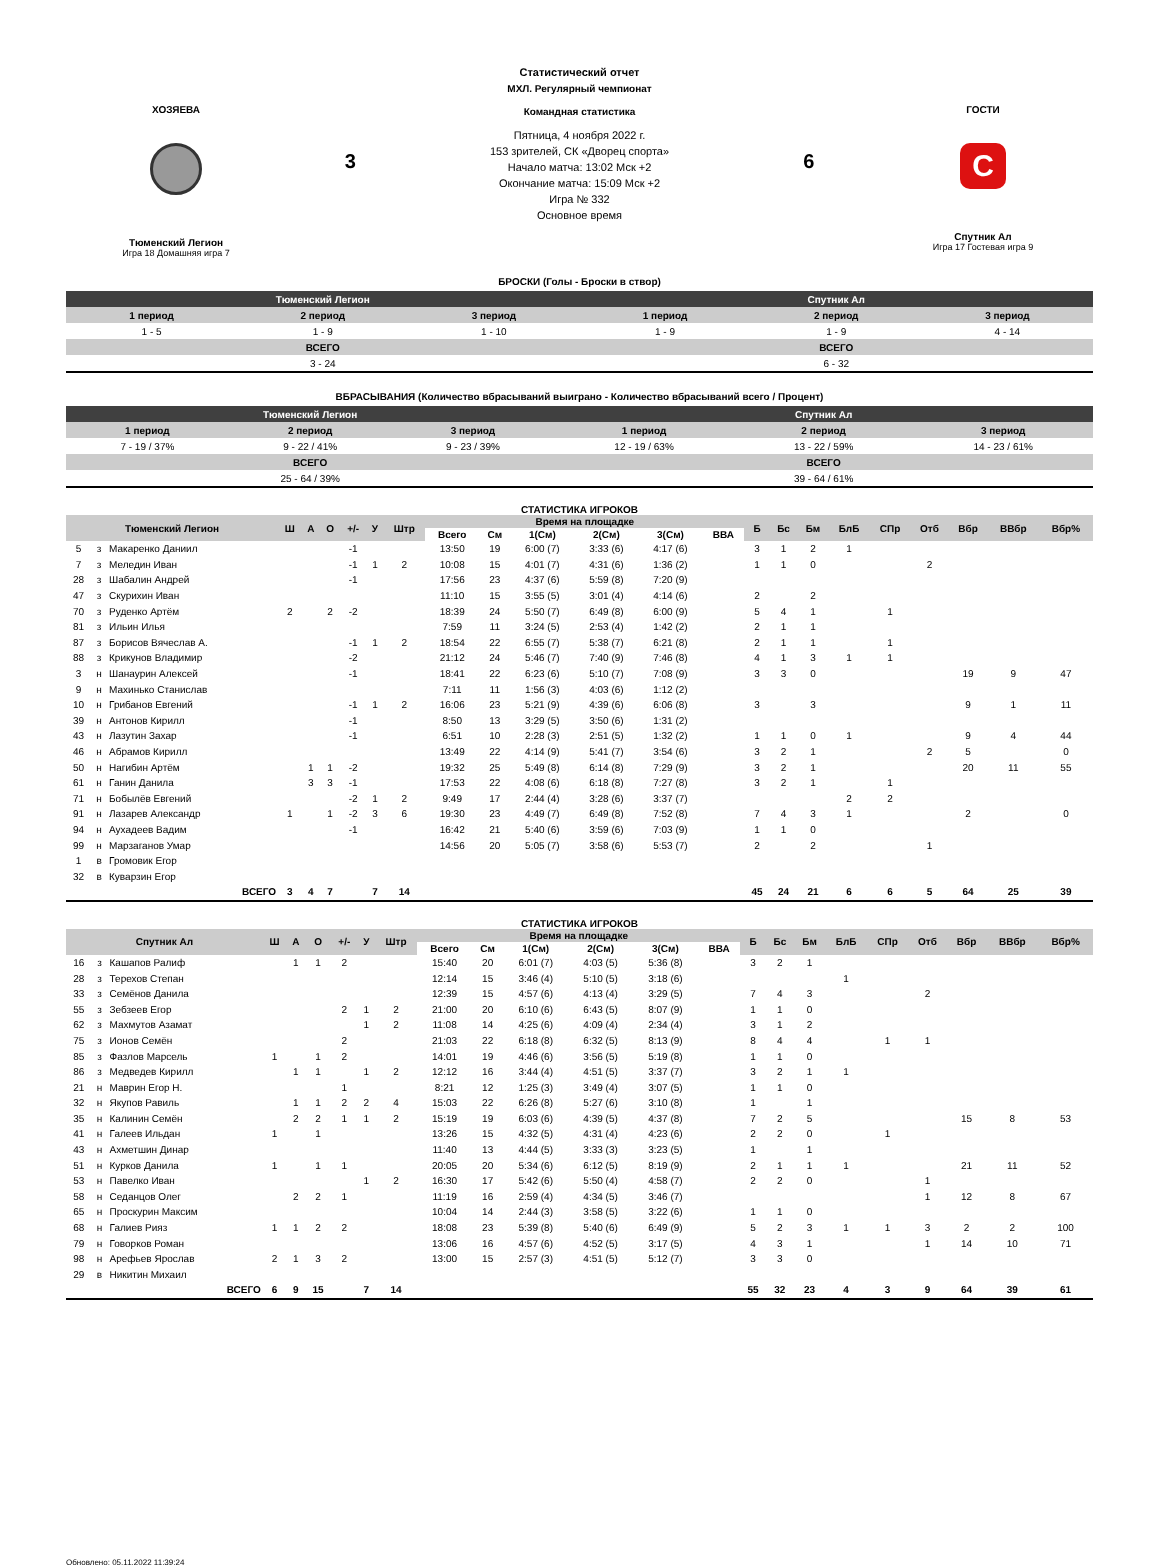ХОЗЯЕВА
Тюменский Легион
Игра 18 Домашняя игра 7
3
Статистический отчет
МХЛ. Регулярный чемпионат
Командная статистика
Пятница, 4 ноября 2022 г.
153 зрителей, СК «Дворец спорта»
Начало матча: 13:02 Мск +2
Окончание матча: 15:09 Мск +2
Игра № 332
Основное время
6
ГОСТИ
C
Спутник Ал
Игра 17 Гостевая игра 9
БРОСКИ (Голы - Броски в створ)
| Тюменский Легион | | | Спутник Ал | | |
| 1 период | 2 период | 3 период | 1 период | 2 период | 3 период |
| 1 - 5 | 1 - 9 | 1 - 10 | 1 - 9 | 1 - 9 | 4 - 14 |
| ВСЕГО | | | ВСЕГО | | |
| 3 - 24 | | | 6 - 32 | | |
ВБРАСЫВАНИЯ (Количество вбрасываний выиграно - Количество вбрасываний всего / Процент)
| Тюменский Легион | | | Спутник Ал | | |
| 1 период | 2 период | 3 период | 1 период | 2 период | 3 период |
| 7 - 19 / 37% | 9 - 22 / 41% | 9 - 23 / 39% | 12 - 19 / 63% | 13 - 22 / 59% | 14 - 23 / 61% |
| ВСЕГО | | | ВСЕГО | | |
| 25 - 64 / 39% | | | 39 - 64 / 61% | | |
СТАТИСТИКА ИГРОКОВ
| Тюменский Легион | | | Ш | А | О | +/- | У | Штр | Время на площадке | | | | | | Б | Бс | Бм | БлБ | СПр | Отб | Вбр | ВВбр | Вбр% |
| --- | --- | --- | --- | --- | --- | --- | --- | --- | --- | --- | --- | --- | --- | --- | --- | --- | --- | --- | --- | --- | --- | --- | --- |
| | | | | | | | | | Всего | См | 1(См) | 2(См) | 3(См) | ВВА | | | | | | | | | |
| 5 | з | Макаренко Даниил | | | | -1 | | | 13:50 | 19 | 6:00 (7) | 3:33 (6) | 4:17 (6) | | 3 | 1 | 2 | 1 | | | | | |
| 7 | з | Меледин Иван | | | | -1 | 1 | 2 | 10:08 | 15 | 4:01 (7) | 4:31 (6) | 1:36 (2) | | 1 | 1 | 0 | | | 2 | | | |
| 28 | з | Шабалин Андрей | | | | -1 | | | 17:56 | 23 | 4:37 (6) | 5:59 (8) | 7:20 (9) | | | | | | | | | | |
| 47 | з | Скурихин Иван | | | | | | | 11:10 | 15 | 3:55 (5) | 3:01 (4) | 4:14 (6) | | 2 | | 2 | | | | | | |
| 70 | з | Руденко Артём | 2 | | 2 | -2 | | | 18:39 | 24 | 5:50 (7) | 6:49 (8) | 6:00 (9) | | 5 | 4 | 1 | | 1 | | | | |
| 81 | з | Ильин Илья | | | | | | | 7:59 | 11 | 3:24 (5) | 2:53 (4) | 1:42 (2) | | 2 | 1 | 1 | | | | | | |
| 87 | з | Борисов Вячеслав А. | | | | -1 | 1 | 2 | 18:54 | 22 | 6:55 (7) | 5:38 (7) | 6:21 (8) | | 2 | 1 | 1 | | 1 | | | | |
| 88 | з | Крикунов Владимир | | | | -2 | | | 21:12 | 24 | 5:46 (7) | 7:40 (9) | 7:46 (8) | | 4 | 1 | 3 | 1 | 1 | | | | |
| 3 | н | Шанаурин Алексей | | | | -1 | | | 18:41 | 22 | 6:23 (6) | 5:10 (7) | 7:08 (9) | | 3 | 3 | 0 | | | | 19 | 9 | 47 |
| 9 | н | Махинько Станислав | | | | | | | 7:11 | 11 | 1:56 (3) | 4:03 (6) | 1:12 (2) | | | | | | | | | | |
| 10 | н | Грибанов Евгений | | | | -1 | 1 | 2 | 16:06 | 23 | 5:21 (9) | 4:39 (6) | 6:06 (8) | | 3 | | 3 | | | | 9 | 1 | 11 |
| 39 | н | Антонов Кирилл | | | | -1 | | | 8:50 | 13 | 3:29 (5) | 3:50 (6) | 1:31 (2) | | | | | | | | | | |
| 43 | н | Лазутин Захар | | | | -1 | | | 6:51 | 10 | 2:28 (3) | 2:51 (5) | 1:32 (2) | | 1 | 1 | 0 | 1 | | | 9 | 4 | 44 |
| 46 | н | Абрамов Кирилл | | | | | | | 13:49 | 22 | 4:14 (9) | 5:41 (7) | 3:54 (6) | | 3 | 2 | 1 | | | 2 | 5 | | 0 |
| 50 | н | Нагибин Артём | | 1 | 1 | -2 | | | 19:32 | 25 | 5:49 (8) | 6:14 (8) | 7:29 (9) | | 3 | 2 | 1 | | | | 20 | 11 | 55 |
| 61 | н | Ганин Данила | | 3 | 3 | -1 | | | 17:53 | 22 | 4:08 (6) | 6:18 (8) | 7:27 (8) | | 3 | 2 | 1 | | 1 | | | | |
| 71 | н | Бобылёв Евгений | | | | -2 | 1 | 2 | 9:49 | 17 | 2:44 (4) | 3:28 (6) | 3:37 (7) | | | | | 2 | 2 | | | | |
| 91 | н | Лазарев Александр | 1 | | 1 | -2 | 3 | 6 | 19:30 | 23 | 4:49 (7) | 6:49 (8) | 7:52 (8) | | 7 | 4 | 3 | 1 | | | 2 | | 0 |
| 94 | н | Аухадеев Вадим | | | | -1 | | | 16:42 | 21 | 5:40 (6) | 3:59 (6) | 7:03 (9) | | 1 | 1 | 0 | | | | | | |
| 99 | н | Марзаганов Умар | | | | | | | 14:56 | 20 | 5:05 (7) | 3:58 (6) | 5:53 (7) | | 2 | | 2 | | | 1 | | | |
| 1 | в | Громовик Егор | | | | | | | | | | | | | | | | | | | | | |
| 32 | в | Куварзин Егор | | | | | | | | | | | | | | | | | | | | | |
| | | ВСЕГО | 3 | 4 | 7 | | 7 | 14 | | | | | | | 45 | 24 | 21 | 6 | 6 | 5 | 64 | 25 | 39 |
СТАТИСТИКА ИГРОКОВ
| Спутник Ал | | | Ш | А | О | +/- | У | Штр | Время на площадке | | | | | | Б | Бс | Бм | БлБ | СПр | Отб | Вбр | ВВбр | Вбр% |
| --- | --- | --- | --- | --- | --- | --- | --- | --- | --- | --- | --- | --- | --- | --- | --- | --- | --- | --- | --- | --- | --- | --- | --- |
| | | | | | | | | | Всего | См | 1(См) | 2(См) | 3(См) | ВВА | | | | | | | | | |
| 16 | з | Кашапов Ралиф | | 1 | 1 | 2 | | | 15:40 | 20 | 6:01 (7) | 4:03 (5) | 5:36 (8) | | 3 | 2 | 1 | | | | | | |
| 28 | з | Терехов Степан | | | | | | | 12:14 | 15 | 3:46 (4) | 5:10 (5) | 3:18 (6) | | | | | 1 | | | | | |
| 33 | з | Семёнов Данила | | | | | | | 12:39 | 15 | 4:57 (6) | 4:13 (4) | 3:29 (5) | | 7 | 4 | 3 | | | 2 | | | |
| 55 | з | Зебзеев Егор | | | | 2 | 1 | 2 | 21:00 | 20 | 6:10 (6) | 6:43 (5) | 8:07 (9) | | 1 | 1 | 0 | | | | | | |
| 62 | з | Махмутов Азамат | | | | | 1 | 2 | 11:08 | 14 | 4:25 (6) | 4:09 (4) | 2:34 (4) | | 3 | 1 | 2 | | | | | | |
| 75 | з | Ионов Семён | | | | 2 | | | 21:03 | 22 | 6:18 (8) | 6:32 (5) | 8:13 (9) | | 8 | 4 | 4 | | 1 | 1 | | | |
| 85 | з | Фазлов Марсель | 1 | | 1 | 2 | | | 14:01 | 19 | 4:46 (6) | 3:56 (5) | 5:19 (8) | | 1 | 1 | 0 | | | | | | |
| 86 | з | Медведев Кирилл | | 1 | 1 | | 1 | 2 | 12:12 | 16 | 3:44 (4) | 4:51 (5) | 3:37 (7) | | 3 | 2 | 1 | 1 | | | | | |
| 21 | н | Маврин Егор Н. | | | | 1 | | | 8:21 | 12 | 1:25 (3) | 3:49 (4) | 3:07 (5) | | 1 | 1 | 0 | | | | | | |
| 32 | н | Якупов Равиль | | 1 | 1 | 2 | 2 | 4 | 15:03 | 22 | 6:26 (8) | 5:27 (6) | 3:10 (8) | | 1 | | 1 | | | | | | |
| 35 | н | Калинин Семён | | 2 | 2 | 1 | 1 | 2 | 15:19 | 19 | 6:03 (6) | 4:39 (5) | 4:37 (8) | | 7 | 2 | 5 | | | | 15 | 8 | 53 |
| 41 | н | Галеев Ильдан | 1 | | 1 | | | | 13:26 | 15 | 4:32 (5) | 4:31 (4) | 4:23 (6) | | 2 | 2 | 0 | | 1 | | | | |
| 43 | н | Ахметшин Динар | | | | | | | 11:40 | 13 | 4:44 (5) | 3:33 (3) | 3:23 (5) | | 1 | | 1 | | | | | | |
| 51 | н | Курков Данила | 1 | | 1 | 1 | | | 20:05 | 20 | 5:34 (6) | 6:12 (5) | 8:19 (9) | | 2 | 1 | 1 | 1 | | | 21 | 11 | 52 |
| 53 | н | Павелко Иван | | | | | 1 | 2 | 16:30 | 17 | 5:42 (6) | 5:50 (4) | 4:58 (7) | | 2 | 2 | 0 | | | 1 | | | |
| 58 | н | Седанцов Олег | | 2 | 2 | 1 | | | 11:19 | 16 | 2:59 (4) | 4:34 (5) | 3:46 (7) | | | | | | | 1 | 12 | 8 | 67 |
| 65 | н | Проскурин Максим | | | | | | | 10:04 | 14 | 2:44 (3) | 3:58 (5) | 3:22 (6) | | 1 | 1 | 0 | | | | | | |
| 68 | н | Галиев Рияз | 1 | 1 | 2 | 2 | | | 18:08 | 23 | 5:39 (8) | 5:40 (6) | 6:49 (9) | | 5 | 2 | 3 | 1 | 1 | 3 | 2 | 2 | 100 |
| 79 | н | Говорков Роман | | | | | | | 13:06 | 16 | 4:57 (6) | 4:52 (5) | 3:17 (5) | | 4 | 3 | 1 | | | 1 | 14 | 10 | 71 |
| 98 | н | Арефьев Ярослав | 2 | 1 | 3 | 2 | | | 13:00 | 15 | 2:57 (3) | 4:51 (5) | 5:12 (7) | | 3 | 3 | 0 | | | | | | |
| 29 | в | Никитин Михаил | | | | | | | | | | | | | | | | | | | | | |
| | | ВСЕГО | 6 | 9 | 15 | | 7 | 14 | | | | | | | 55 | 32 | 23 | 4 | 3 | 9 | 64 | 39 | 61 |
Обновлено: 05.11.2022 11:39:24